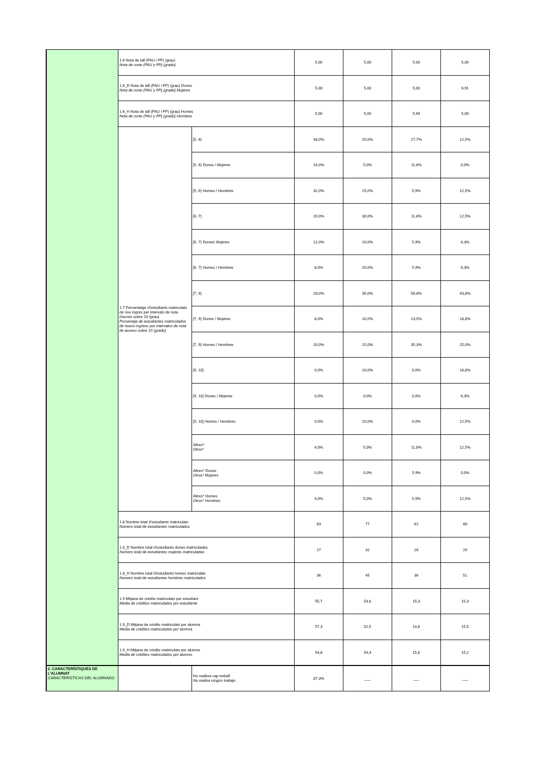| | 1.6 Nota de tall (PAU i FP) (grau) Nota de corte (PAU y FP) (grado) | | 5,00 | 5,00 | 5,00 | 5,00 |
| | 1.6_D Nota de tall (PAU i FP) (grau) Dones Nota de corte (PAU y FP) (grado) Mujeres | | 5,00 | 5,00 | 5,00 | 6,91 |
| | 1.6_H Nota de tall (PAU i FP) (grau) Homes Nota de corte (PAU y FP) (grado) Hombres | | 5,00 | 5,00 | 5,94 | 5,00 |
| | 1.7 Percentatge d'estudiants matriculats de nou ingrés per intervals de nota d'accés sobre 10 (grau) Porcentaje de estudiantes matriculados de nuevo ingreso por intervalos de nota de acceso sobre 10 (grado) | [5, 6) | 48,0% | 20,0% | 17,7% | 12,5% |
| | | [5, 6) Dones / Mujeres | 16,0% | 5,0% | 11,8% | 0,0% |
| | | [5, 6) Homes / Hombres | 32,0% | 15,0% | 5,9% | 12,5% |
| | | [6, 7) | 20,0% | 30,0% | 11,8% | 12,5% |
| | | [6, 7) Dones/ Mujeres | 12,0% | 10,0% | 5,9% | 6,3% |
| | | [6, 7) Homes / Hombres | 8,0% | 20,0% | 5,9% | 6,3% |
| | | [7, 9) | 28,0% | 35,0% | 58,8% | 43,8% |
| | | [7, 9) Dones / Mujeres | 8,0% | 20,0% | 23,5% | 18,8% |
| | | [7, 9) Homes / Hombres | 20,0% | 15,0% | 35,3% | 25,0% |
| | | [9, 10] | 0,0% | 10,0% | 0,0% | 18,8% |
| | | [9, 10] Dones / Mujeres | 0,0% | 0,0% | 0,0% | 6,3% |
| | | [9, 10] Homes / Hombres | 0,0% | 10,0% | 0,0% | 12,5% |
| | | Altres* Otros* | 4,0% | 5,0% | 11,8% | 12,5% |
| | | Altres* Dones Otros* Mujeres | 0,0% | 0,0% | 5,9% | 0,0% |
| | | Altres* Homes Otros* Hombres | 4,0% | 5,0% | 5,9% | 12,5% |
| | 1.8 Nombre total d'estudiants matriculats Número total de estudiantes matriculados | | 63 | 77 | 62 | 80 |
| | 1.8_D Nombre total d'estudiants dones matriculades Número total de estudiantes mujeres matriculadas | | 27 | 32 | 26 | 29 |
| | 1.8_H Nombre total d'estudiants homes matriculats Número total de estudiantes hombres matriculados | | 36 | 45 | 36 | 51 |
| | 1.9 Mitjana de crèdits matriculats per estudiant Media de créditos matriculados por estudiante | | 55,7 | 53,6 | 15,3 | 15,3 |
| | 1.9_D Mitjana de crèdits matriculats per alumna Media de créditos matriculados por alumna | | 57,3 | 52,5 | 14,8 | 15,5 |
| | 1.9_H Mitjana de crèdits matriculats per alumne Media de créditos matriculados por alumno | | 54,6 | 54,4 | 15,8 | 15,2 |
| 2. CARACTERÍSTIQUES DE L'ALUMNAT CARACTERÍSTICAS DEL ALUMNADO | | No realitza cap treball No realiza ningún trabajo | 87,3% | ___ | ___ | ___ |